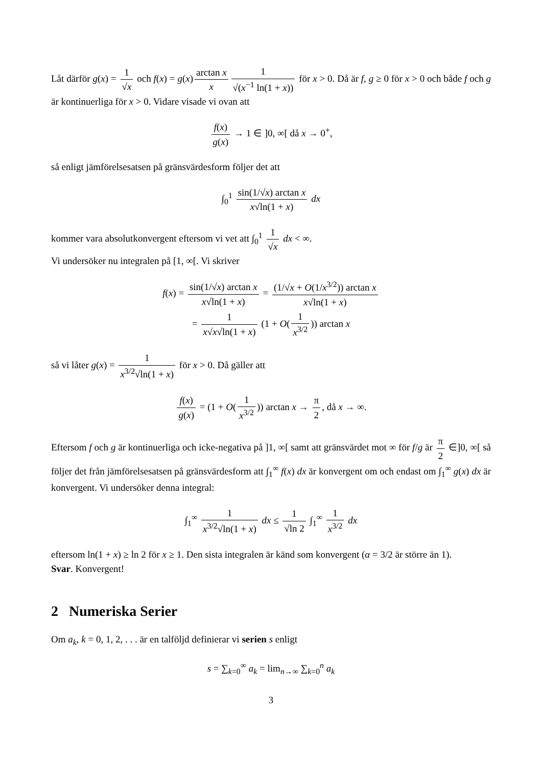Låt därför g(x) = 1 √x och f(x) = g(x) arctan x x 1 √(x<sup>−1</sup> ln(1 + x)) för x > 0. Då är f, g ≥ 0 för x > 0 och både f och g är kontinuerliga för x > 0. Vidare visade vi ovan att
f(x) g(x) → 1 ∈ ]0, ∞[ då x → 0<sup>+</sup>,
så enligt jämförelsesatsen på gränsvärdesform följer det att
∫<sub>0</sub><sup>1</sup> sin(1/√x) arctan x x√ln(1 + x) dx
kommer vara absolutkonvergent eftersom vi vet att ∫<sub>0</sub><sup>1</sup> 1 √x dx < ∞.
Vi undersöker nu integralen på [1, ∞[. Vi skriver
f(x) = sin(1/√x) arctan x x√ln(1 + x) = (1/√x + O(1/x<sup>3/2</sup>)) arctan x x√ln(1 + x)
= 1 x√x√ln(1 + x) (1 + O(1 x<sup>3/2</sup>)) arctan x
så vi låter g(x) = 1 x<sup>3/2</sup>√ln(1 + x) för x > 0. Då gäller att
f(x) g(x) = (1 + O(1 x<sup>3/2</sup>)) arctan x → π 2, då x → ∞.
Eftersom f och g är kontinuerliga och icke-negativa på ]1, ∞[ samt att gränsvärdet mot ∞ för f/g är π 2 ∈]0, ∞[ så följer det från jämförelsesatsen på gränsvärdesform att ∫<sub>1</sub><sup>∞</sup> f(x) dx är konvergent om och endast om ∫<sub>1</sub><sup>∞</sup> g(x) dx är konvergent. Vi undersöker denna integral:
∫<sub>1</sub><sup>∞</sup> 1 x<sup>3/2</sup>√ln(1 + x) dx ≤ 1 √ln 2 ∫<sub>1</sub><sup>∞</sup> 1 x<sup>3/2</sup> dx
eftersom ln(1 + x) ≥ ln 2 för x ≥ 1. Den sista integralen är känd som konvergent (α = 3/2 är större än 1).
Svar. Konvergent!
2 Numeriska Serier
Om a<sub>k</sub>, k = 0, 1, 2, . . . är en talföljd definierar vi serien s enligt
s = ∑<sub>k=0</sub><sup>∞</sup> a<sub>k</sub> = lim<sub>n→∞</sub> ∑<sub>k=0</sub><sup>n</sup> a<sub>k</sub>
3